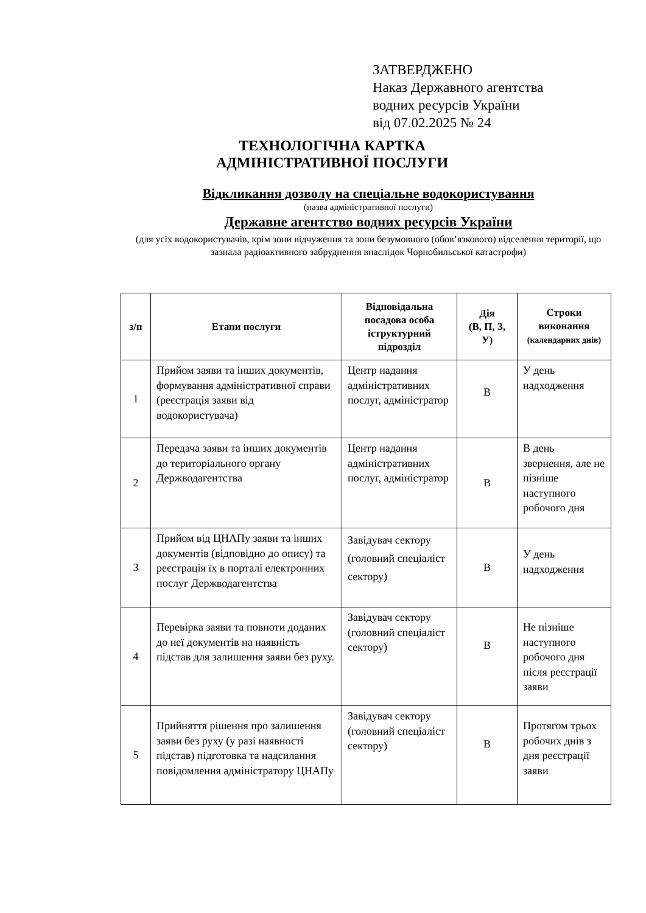ЗАТВЕРДЖЕНО
Наказ Державного агентства
водних ресурсів України
від 07.02.2025 № 24
ТЕХНОЛОГІЧНА КАРТКА
АДМІНІСТРАТИВНОЇ ПОСЛУГИ
Відкликання дозволу на спеціальне водокористування
(назва адміністративної послуги)
Державне агентство водних ресурсів України
(для усіх водокористувачів, крім зони відчуження та зони безумовного (обов’язкового) відселення території, що зазнала радіоактивного забруднення внаслідок Чорнобильської катастрофи)
| з/п | Етапи послуги | Відповідальна посадова особа іструктурний підрозділ | Дія (В, П, З, У) | Строки виконання (календарних днів) |
| --- | --- | --- | --- | --- |
| 1 | Прийом заяви та інших документів, формування адміністративної справи (реєстрація заяви від водокористувача) | Центр надання адміністративних послуг, адміністратор | В | У день надходження |
| 2 | Передача заяви та інших документів до територіального органу Держводагентства | Центр надання адміністративних послуг, адміністратор | В | В день звернення, але не пізніше наступного робочого дня |
| 3 | Прийом від ЦНАПу заяви та інших документів (відповідно до опису) та реєстрація їх в порталі електронних послуг Держводагентства | Завідувач сектору (головний спеціаліст сектору) | В | У день надходження |
| 4 | Перевірка заяви та повноти доданих до неї документів на наявність підстав для залишення заяви без руху. | Завідувач сектору (головний спеціаліст сектору) | В | Не пізніше наступного робочого дня після реєстрації заяви |
| 5 | Прийняття рішення про залишення заяви без руху (у разі наявності підстав) підготовка та надсилання повідомлення адміністратору ЦНАПу | Завідувач сектору (головний спеціаліст сектору) | В | Протягом трьох робочих днів з дня реєстрації заяви |